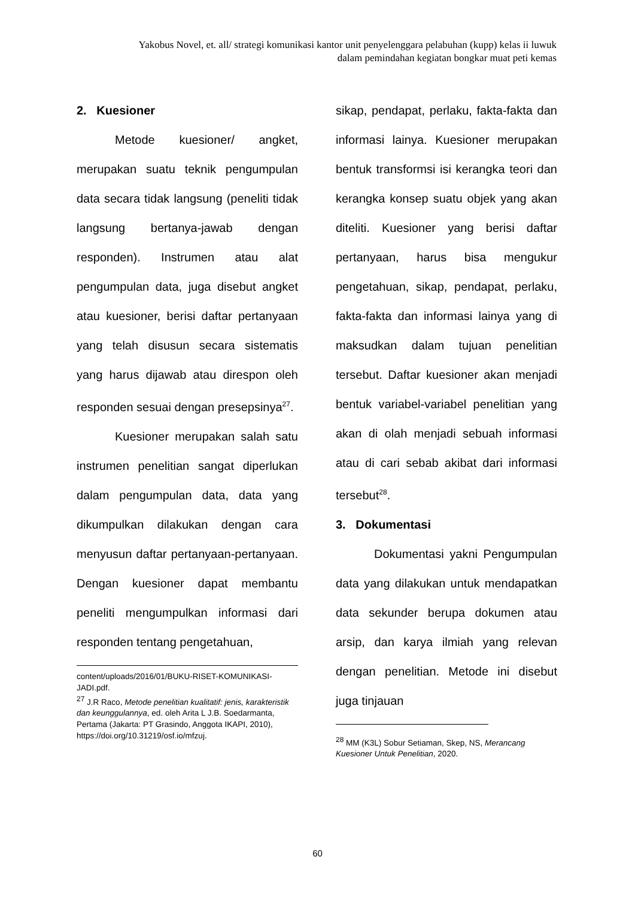Yakobus Novel, et. all/ strategi komunikasi kantor unit penyelenggara pelabuhan (kupp) kelas ii luwuk dalam pemindahan kegiatan bongkar muat peti kemas
2. Kuesioner
Metode kuesioner/ angket, merupakan suatu teknik pengumpulan data secara tidak langsung (peneliti tidak langsung bertanya-jawab dengan responden). Instrumen atau alat pengumpulan data, juga disebut angket atau kuesioner, berisi daftar pertanyaan yang telah disusun secara sistematis yang harus dijawab atau direspon oleh responden sesuai dengan presepsinya<sup>27</sup>.
Kuesioner merupakan salah satu instrumen penelitian sangat diperlukan dalam pengumpulan data, data yang dikumpulkan dilakukan dengan cara menyusun daftar pertanyaan-pertanyaan. Dengan kuesioner dapat membantu peneliti mengumpulkan informasi dari responden tentang pengetahuan,
content/uploads/2016/01/BUKU-RISET-KOMUNIKASI-JADI.pdf.
<sup>27</sup> J.R Raco, Metode penelitian kualitatif: jenis, karakteristik dan keunggulannya, ed. oleh Arita L J.B. Soedarmanta, Pertama (Jakarta: PT Grasindo, Anggota IKAPI, 2010), https://doi.org/10.31219/osf.io/mfzuj.
sikap, pendapat, perlaku, fakta-fakta dan informasi lainya. Kuesioner merupakan bentuk transformsi isi kerangka teori dan kerangka konsep suatu objek yang akan diteliti. Kuesioner yang berisi daftar pertanyaan, harus bisa mengukur pengetahuan, sikap, pendapat, perlaku, fakta-fakta dan informasi lainya yang di maksudkan dalam tujuan penelitian tersebut. Daftar kuesioner akan menjadi bentuk variabel-variabel penelitian yang akan di olah menjadi sebuah informasi atau di cari sebab akibat dari informasi tersebut<sup>28</sup>.
3. Dokumentasi
Dokumentasi yakni Pengumpulan data yang dilakukan untuk mendapatkan data sekunder berupa dokumen atau arsip, dan karya ilmiah yang relevan dengan penelitian. Metode ini disebut juga tinjauan
<sup>28</sup> MM (K3L) Sobur Setiaman, Skep, NS, Merancang Kuesioner Untuk Penelitian, 2020.
60